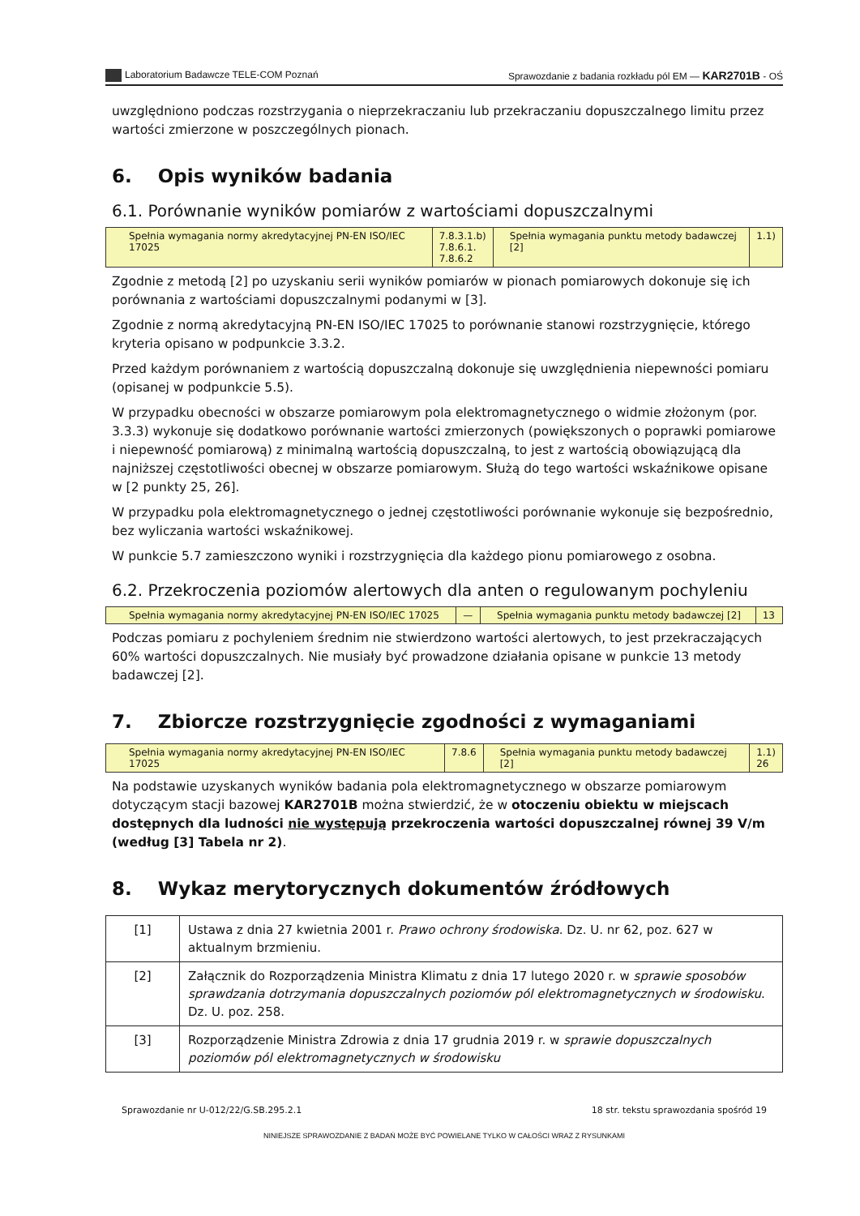Laboratorium Badawcze TELE-COM Poznań Sprawozdanie z badania rozkładu pól EM — KAR2701B - OŚ
uwzględniono podczas rozstrzygania o nieprzekraczaniu lub przekraczaniu dopuszczalnego limitu przez wartości zmierzone w poszczególnych pionach.
6. Opis wyników badania
6.1. Porównanie wyników pomiarów z wartościami dopuszczalnymi
| Spełnia wymagania normy akredytacyjnej PN-EN ISO/IEC 17025 | 7.8.3.1.b) 7.8.6.1. 7.8.6.2 | Spełnia wymagania punktu metody badawczej [2] | 1.1) |
Zgodnie z metodą [2] po uzyskaniu serii wyników pomiarów w pionach pomiarowych dokonuje się ich porównania z wartościami dopuszczalnymi podanymi w [3].
Zgodnie z normą akredytacyjną PN-EN ISO/IEC 17025 to porównanie stanowi rozstrzygnięcie, którego kryteria opisano w podpunkcie 3.3.2.
Przed każdym porównaniem z wartością dopuszczalną dokonuje się uwzględnienia niepewności pomiaru (opisanej w podpunkcie 5.5).
W przypadku obecności w obszarze pomiarowym pola elektromagnetycznego o widmie złożonym (por. 3.3.3) wykonuje się dodatkowo porównanie wartości zmierzonych (powiększonych o poprawki pomiarowe i niepewność pomiarową) z minimalną wartością dopuszczalną, to jest z wartością obowiązującą dla najniższej częstotliwości obecnej w obszarze pomiarowym. Służą do tego wartości wskaźnikowe opisane w [2 punkty 25, 26].
W przypadku pola elektromagnetycznego o jednej częstotliwości porównanie wykonuje się bezpośrednio, bez wyliczania wartości wskaźnikowej.
W punkcie 5.7 zamieszczono wyniki i rozstrzygnięcia dla każdego pionu pomiarowego z osobna.
6.2. Przekroczenia poziomów alertowych dla anten o regulowanym pochyleniu
| Spełnia wymagania normy akredytacyjnej PN-EN ISO/IEC 17025 | — | Spełnia wymagania punktu metody badawczej [2] | 13 |
Podczas pomiaru z pochyleniem średnim nie stwierdzono wartości alertowych, to jest przekraczających 60% wartości dopuszczalnych. Nie musiały być prowadzone działania opisane w punkcie 13 metody badawczej [2].
7. Zbiorcze rozstrzygnięcie zgodności z wymaganiami
| Spełnia wymagania normy akredytacyjnej PN-EN ISO/IEC 17025 | 7.8.6 | Spełnia wymagania punktu metody badawczej [2] | 1.1) 26 |
Na podstawie uzyskanych wyników badania pola elektromagnetycznego w obszarze pomiarowym dotyczącym stacji bazowej KAR2701B można stwierdzić, że w otoczeniu obiektu w miejscach dostępnych dla ludności nie występują przekroczenia wartości dopuszczalnej równej 39 V/m (według [3] Tabela nr 2).
8. Wykaz merytorycznych dokumentów źródłowych
| [1] | Ustawa z dnia 27 kwietnia 2001 r. Prawo ochrony środowiska . Dz. U. nr 62, poz. 627 w aktualnym brzmieniu. |
| [2] | Załącznik do Rozporządzenia Ministra Klimatu z dnia 17 lutego 2020 r. w sprawie sposobów sprawdzania dotrzymania dopuszczalnych poziomów pól elektromagnetycznych w środowisku . Dz. U. poz. 258. |
| [3] | Rozporządzenie Ministra Zdrowia z dnia 17 grudnia 2019 r. w sprawie dopuszczalnych poziomów pól elektromagnetycznych w środowisku |
Sprawozdanie nr U-012/22/G.SB.295.2.1 18 str. tekstu sprawozdania spośród 19
NINIEJSZE SPRAWOZDANIE Z BADAŃ MOŻE BYĆ POWIELANE TYLKO W CAŁOŚCI WRAZ Z RYSUNKAMI